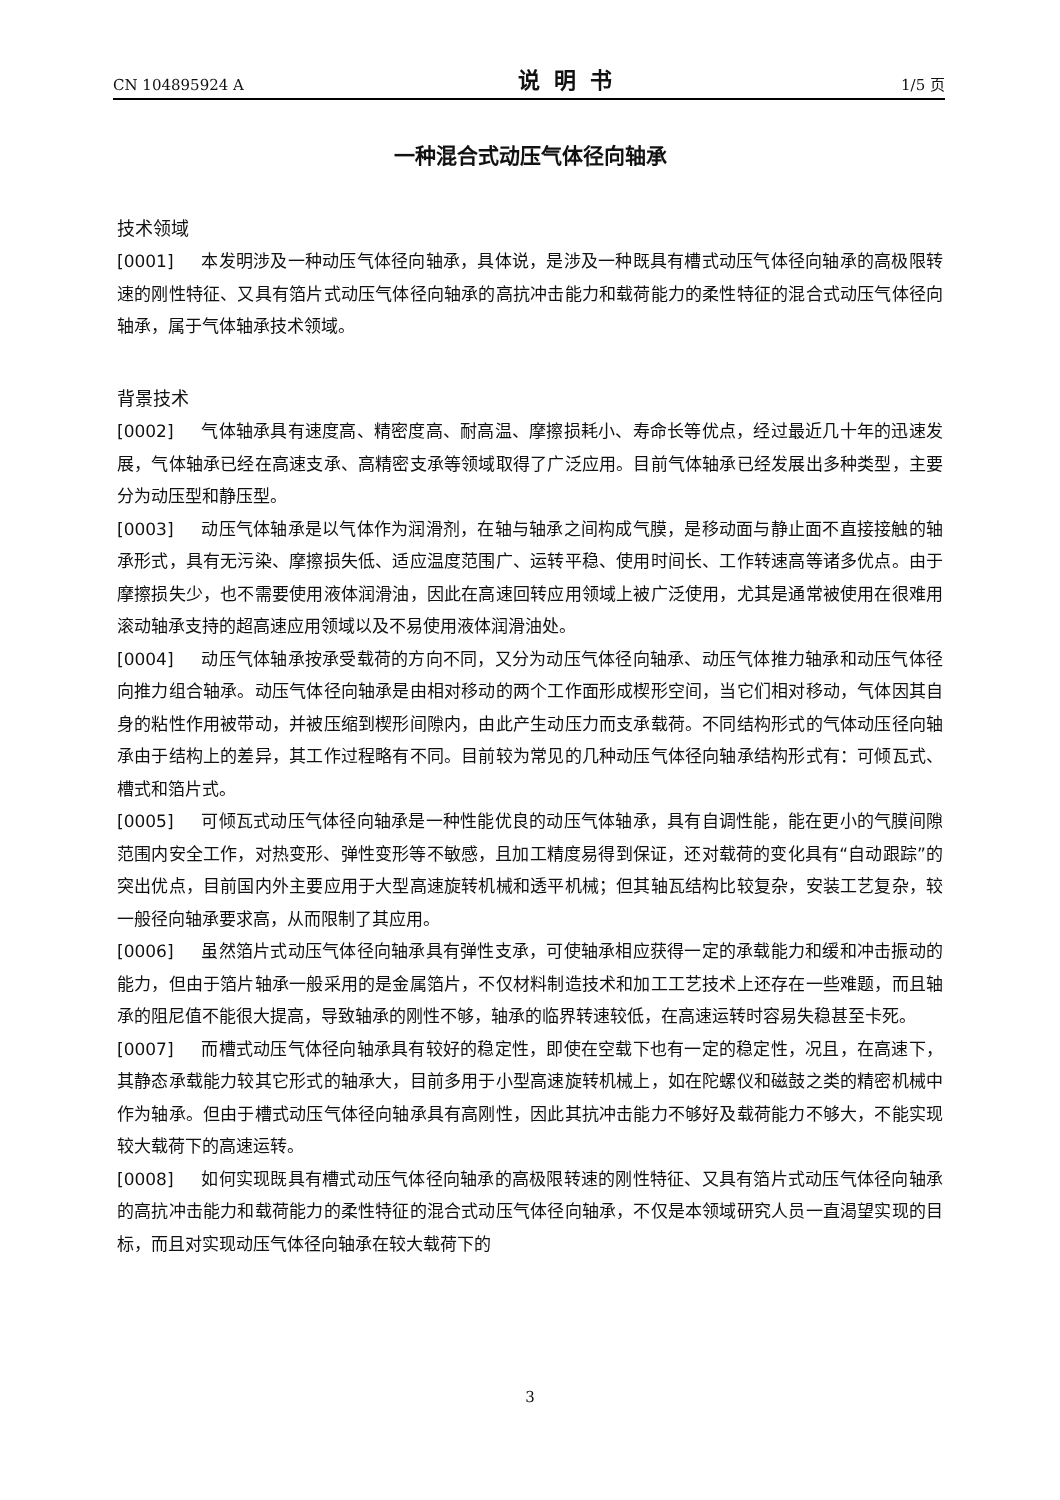CN 104895924 A 说明书 1/5 页
一种混合式动压气体径向轴承
技术领域
[0001] 本发明涉及一种动压气体径向轴承，具体说，是涉及一种既具有槽式动压气体径向轴承的高极限转速的刚性特征、又具有箔片式动压气体径向轴承的高抗冲击能力和载荷能力的柔性特征的混合式动压气体径向轴承，属于气体轴承技术领域。
背景技术
[0002] 气体轴承具有速度高、精密度高、耐高温、摩擦损耗小、寿命长等优点，经过最近几十年的迅速发展，气体轴承已经在高速支承、高精密支承等领域取得了广泛应用。目前气体轴承已经发展出多种类型，主要分为动压型和静压型。
[0003] 动压气体轴承是以气体作为润滑剂，在轴与轴承之间构成气膜，是移动面与静止面不直接接触的轴承形式，具有无污染、摩擦损失低、适应温度范围广、运转平稳、使用时间长、工作转速高等诸多优点。由于摩擦损失少，也不需要使用液体润滑油，因此在高速回转应用领域上被广泛使用，尤其是通常被使用在很难用滚动轴承支持的超高速应用领域以及不易使用液体润滑油处。
[0004] 动压气体轴承按承受载荷的方向不同，又分为动压气体径向轴承、动压气体推力轴承和动压气体径向推力组合轴承。动压气体径向轴承是由相对移动的两个工作面形成楔形空间，当它们相对移动，气体因其自身的粘性作用被带动，并被压缩到楔形间隙内，由此产生动压力而支承载荷。不同结构形式的气体动压径向轴承由于结构上的差异，其工作过程略有不同。目前较为常见的几种动压气体径向轴承结构形式有：可倾瓦式、槽式和箔片式。
[0005] 可倾瓦式动压气体径向轴承是一种性能优良的动压气体轴承，具有自调性能，能在更小的气膜间隙范围内安全工作，对热变形、弹性变形等不敏感，且加工精度易得到保证，还对载荷的变化具有“自动跟踪”的突出优点，目前国内外主要应用于大型高速旋转机械和透平机械；但其轴瓦结构比较复杂，安装工艺复杂，较一般径向轴承要求高，从而限制了其应用。
[0006] 虽然箔片式动压气体径向轴承具有弹性支承，可使轴承相应获得一定的承载能力和缓和冲击振动的能力，但由于箔片轴承一般采用的是金属箔片，不仅材料制造技术和加工工艺技术上还存在一些难题，而且轴承的阻尼值不能很大提高，导致轴承的刚性不够，轴承的临界转速较低，在高速运转时容易失稳甚至卡死。
[0007] 而槽式动压气体径向轴承具有较好的稳定性，即使在空载下也有一定的稳定性，况且，在高速下，其静态承载能力较其它形式的轴承大，目前多用于小型高速旋转机械上，如在陀螺仪和磁鼓之类的精密机械中作为轴承。但由于槽式动压气体径向轴承具有高刚性，因此其抗冲击能力不够好及载荷能力不够大，不能实现较大载荷下的高速运转。
[0008] 如何实现既具有槽式动压气体径向轴承的高极限转速的刚性特征、又具有箔片式动压气体径向轴承的高抗冲击能力和载荷能力的柔性特征的混合式动压气体径向轴承，不仅是本领域研究人员一直渴望实现的目标，而且对实现动压气体径向轴承在较大载荷下的
3